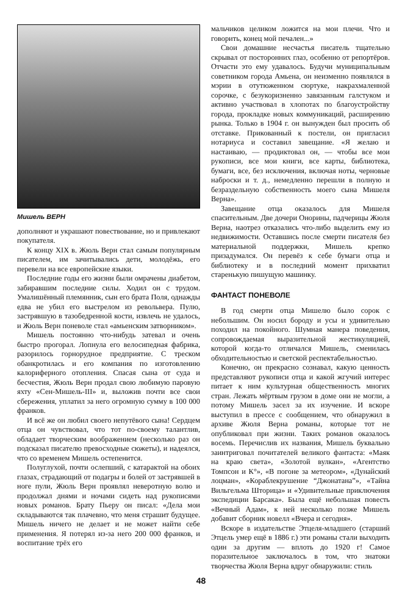Мишель ВЕРН
дополняют и украшают повествование, но и привлекают покупателя.
К концу XIX в. Жюль Верн стал самым популярным писателем, им зачитывались дети, молодёжь, его перевели на все европейские языки.
Последние годы его жизни были омрачены диабетом, забиравшим последние силы. Ходил он с трудом. Умалишённый племянник, сын его брата Поля, однажды едва не убил его выстрелом из револьвера. Пулю, застрявшую в тазобедренной кости, извлечь не удалось, и Жюль Верн поневоле стал «амьенским затворником».
Мишель постоянно что-нибудь затевал и очень быстро прогорал. Лопнула его велосипедная фабрика, разорилось горнорудное предприятие. С треском обанкротилась и его компания по изготовлению калориферного отопления. Спасая сына от суда и бесчестия, Жюль Верн продал свою любимую паровую яхту «Сен-Мишель-III» и, выложив почти все свои сбережения, уплатил за него огромную сумму в 100 000 франков.
И всё же он любил своего непутёвого сына! Сердцем отца он чувствовал, что тот по-своему талантлив, обладает творческим воображением (несколько раз он подсказал писателю превосходные сюжеты), и надеялся, что со временем Мишель остепенится.
Полуглухой, почти ослепший, с катарактой на обоих глазах, страдающий от подагры и болей от застрявшей в ноге пули, Жюль Верн проявлял неверотную волю и продолжал днями и ночами сидеть над рукописями новых романов. Брату Пьеру он писал: «Дела мои складываются так плачевно, что меня страшит будущее. Мишель ничего не делает и не может найти себе применения. Я потерял из-за него 200 000 франков, и воспитание трёх его
мальчиков целиком ложится на мои плечи. Что и говорить, конец мой печален...»
Свои домашние несчастья писатель тщательно скрывал от посторонних глаз, особенно от репортёров. Отчасти это ему удавалось. Будучи муниципальным советником города Амьена, он неизменно появлялся в мэрии в отутюженном сюртуке, накрахмаленной сорочке, с безукоризненно завязанным галстуком и активно участвовал в хлопотах по благоустройству города, прокладке новых коммуникаций, расширению рынка. Только в 1904 г. он вынужден был просить об отставке. Прикованный к постели, он пригласил нотариуса и составил завещание. «Я желаю и настаиваю, — продиктовал он, — чтобы все мои рукописи, все мои книги, все карты, библиотека, бумаги, все, без исключения, включая ноты, черновые наброски и т. д., немедленно перешли в полную и безраздельную собственность моего сына Мишеля Верна».
Завещание отца оказалось для Мишеля спасительным. Две дочери Онорины, падчерицы Жюля Верна, наотрез отказались что-либо выделить ему из недвижимости. Оставшись после смерти писателя без материальной поддержки, Мишель крепко призадумался. Он перевёз к себе бумаги отца и библиотеку и в последний момент прихватил старенькую пишущую машинку.
ФАНТАСТ ПОНЕВОЛЕ
В год смерти отца Мишелю было сорок с небольшим. Он носил бороду и усы и удивительно походил на покойного. Шумная манера поведения, сопровождаемая выразительной жестикуляцией, которой когда-то отличался Мишель, сменилась обходительностью и светской респектабельностью.
Конечно, он прекрасно сознавал, какую ценность представляют рукописи отца и какой жгучий интерес питает к ним культурная общественность многих стран. Лежать мёртвым грузом в доме они не могли, а потому Мишель засел за их изучение. И вскоре выступил в прессе с сообщением, что обнаружил в архиве Жюля Верна романы, которые тот не опубликовал при жизни. Таких романов оказалось восемь. Перечислив их названия, Мишель буквально заинтриговал почитателей великого фантаста: «Маяк на краю света», «Золотой вулкан», «Агентство Томпсон и К°», «В погоне за метеором», «Дунайский лоцман», «Кораблекрушение “Джонатана”», «Тайна Вильгельма Шторица» и «Удивительные приключения экспедиции Барсака». Была ещё небольшая повесть «Вечный Адам», к ней несколько позже Мишель добавит сборник новелл «Вчера и сегодня».
Вскоре в издательстве Этцеля-младшего (старший Этцель умер ещё в 1886 г.) эти романы стали выходить один за другим — вплоть до 1920 г! Самое поразительное заключалось в том, что знатоки творчества Жюля Верна вдруг обнаружили: стиль
48